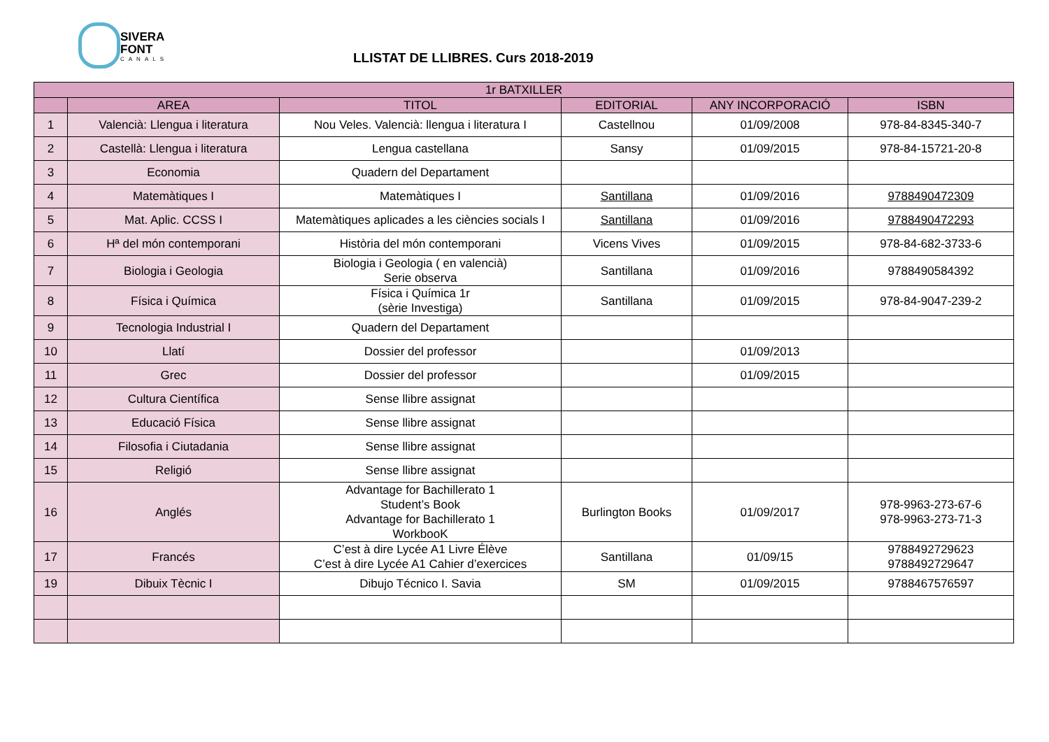SIVERA
FONT
CANALS
LLISTAT DE LLIBRES. Curs 2018-2019
| 1r BATXILLER | | | | | |
| --- | --- | --- | --- | --- | --- |
| | AREA | TITOL | EDITORIAL | ANY INCORPORACIÓ | ISBN |
| 1 | Valencià: Llengua i literatura | Nou Veles. Valencià: llengua i literatura I | Castellnou | 01/09/2008 | 978-84-8345-340-7 |
| 2 | Castellà: Llengua i literatura | Lengua castellana | Sansy | 01/09/2015 | 978-84-15721-20-8 |
| 3 | Economia | Quadern del Departament | | | |
| 4 | Matemàtiques I | Matemàtiques I | Santillana | 01/09/2016 | 9788490472309 |
| 5 | Mat. Aplic. CCSS I | Matemàtiques aplicades a les ciències socials I | Santillana | 01/09/2016 | 9788490472293 |
| 6 | Hª del món contemporani | Història del món contemporani | Vicens Vives | 01/09/2015 | 978-84-682-3733-6 |
| 7 | Biologia i Geologia | Biologia i Geologia ( en valencià) Serie observa | Santillana | 01/09/2016 | 9788490584392 |
| 8 | Física i Química | Física i Química 1r (sèrie Investiga) | Santillana | 01/09/2015 | 978-84-9047-239-2 |
| 9 | Tecnologia Industrial I | Quadern del Departament | | | |
| 10 | Llatí | Dossier del professor | | 01/09/2013 | |
| 11 | Grec | Dossier del professor | | 01/09/2015 | |
| 12 | Cultura Científica | Sense llibre assignat | | | |
| 13 | Educació Física | Sense llibre assignat | | | |
| 14 | Filosofia i Ciutadania | Sense llibre assignat | | | |
| 15 | Religió | Sense llibre assignat | | | |
| 16 | Anglés | Advantage for Bachillerato 1 Student’s Book Advantage for Bachillerato 1 WorkbooK | Burlington Books | 01/09/2017 | 978-9963-273-67-6 978-9963-273-71-3 |
| 17 | Francés | C’est à dire Lycée A1 Livre Élève C’est à dire Lycée A1 Cahier d’exercices | Santillana | 01/09/15 | 9788492729623 9788492729647 |
| 19 | Dibuix Tècnic I | Dibujo Técnico I. Savia | SM | 01/09/2015 | 9788467576597 |